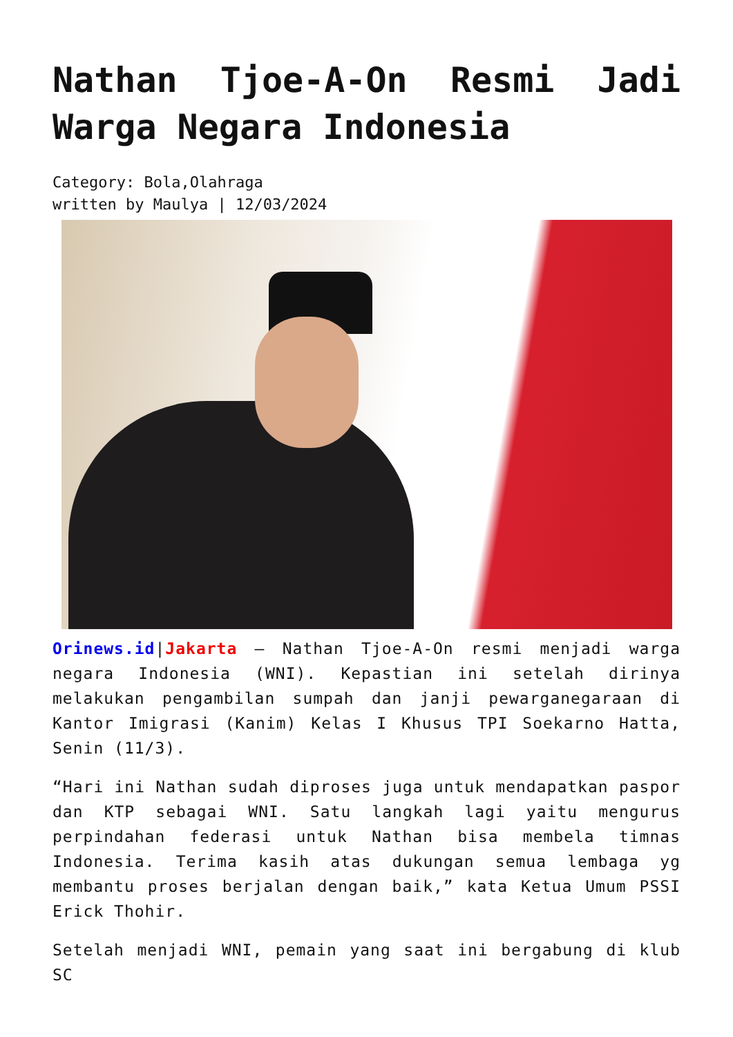Nathan Tjoe-A-On Resmi Jadi Warga Negara Indonesia
Category: Bola,Olahraga
written by Maulya | 12/03/2024
Orinews.id|Jakarta – Nathan Tjoe-A-On resmi menjadi warga negara Indonesia (WNI). Kepastian ini setelah dirinya melakukan pengambilan sumpah dan janji pewarganegaraan di Kantor Imigrasi (Kanim) Kelas I Khusus TPI Soekarno Hatta, Senin (11/3).
“Hari ini Nathan sudah diproses juga untuk mendapatkan paspor dan KTP sebagai WNI. Satu langkah lagi yaitu mengurus perpindahan federasi untuk Nathan bisa membela timnas Indonesia. Terima kasih atas dukungan semua lembaga yg membantu proses berjalan dengan baik,” kata Ketua Umum PSSI Erick Thohir.
Setelah menjadi WNI, pemain yang saat ini bergabung di klub SC